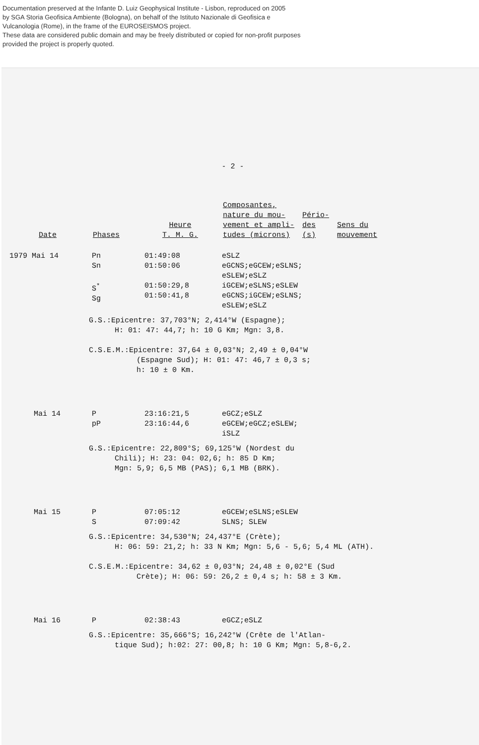Documentation preserved at the Infante D. Luiz Geophysical Institute - Lisbon, reproduced on 2005
by SGA Storia Geofisica Ambiente (Bologna), on behalf of the Istituto Nazionale di Geofisica e
Vulcanologia (Rome), in the frame of the EUROSEISMOS project.
These data are considered public domain and may be freely distributed or copied for non-profit purposes
provided the project is properly quoted.
- 2 -
| Date | Phases | Heure T. M. G. | Composantes, nature du mou- vement et ampli- tudes (microns) | Pério- des (s) | Sens du mouvement |
| --- | --- | --- | --- | --- | --- |
| 1979 Mai 14 | Pn Sn S<sup>*</sup> Sg | 01:49:08 01:50:06 01:50:29,8 01:50:41,8 | eSLZ eGCNS;eGCEW;eSLNS; eSLEW;eSLZ iGCEW;eSLNS;eSLEW eGCNS;iGCEW;eSLNS; eSLEW;eSLZ | | |
| | G.S.:Epicentre: 37,703°N; 2,414°W (Espagne); H: 01: 47: 44,7; h: 10 G Km; Mgn: 3,8. C.S.E.M.:Epicentre: 37,64 ± 0,03°N; 2,49 ± 0,04°W (Espagne Sud); H: 01: 47: 46,7 ± 0,3 s; h: 10 ± 0 Km. | | | | |
| Mai 14 | P pP | 23:16:21,5 23:16:44,6 | eGCZ;eSLZ eGCEW;eGCZ;eSLEW; iSLZ | | |
| | G.S.:Epicentre: 22,809°S; 69,125°W (Nordest du Chili); H: 23: 04: 02,6; h: 85 D Km; Mgn: 5,9; 6,5 MB (PAS); 6,1 MB (BRK). | | | | |
| Mai 15 | P S | 07:05:12 07:09:42 | eGCEW;eSLNS;eSLEW SLNS; SLEW | | |
| | G.S.:Epicentre: 34,530°N; 24,437°E (Crète); H: 06: 59: 21,2; h: 33 N Km; Mgn: 5,6 - 5,6; 5,4 ML (ATH). C.S.E.M.:Epicentre: 34,62 ± 0,03°N; 24,48 ± 0,02°E (Sud Crète); H: 06: 59: 26,2 ± 0,4 s; h: 58 ± 3 Km. | | | | |
| Mai 16 | P | 02:38:43 | eGCZ;eSLZ | | |
| | G.S.:Epicentre: 35,666°S; 16,242°W (Crête de l'Atlan- tique Sud); h:02: 27: 00,8; h: 10 G Km; Mgn: 5,8-6,2. | | | | |